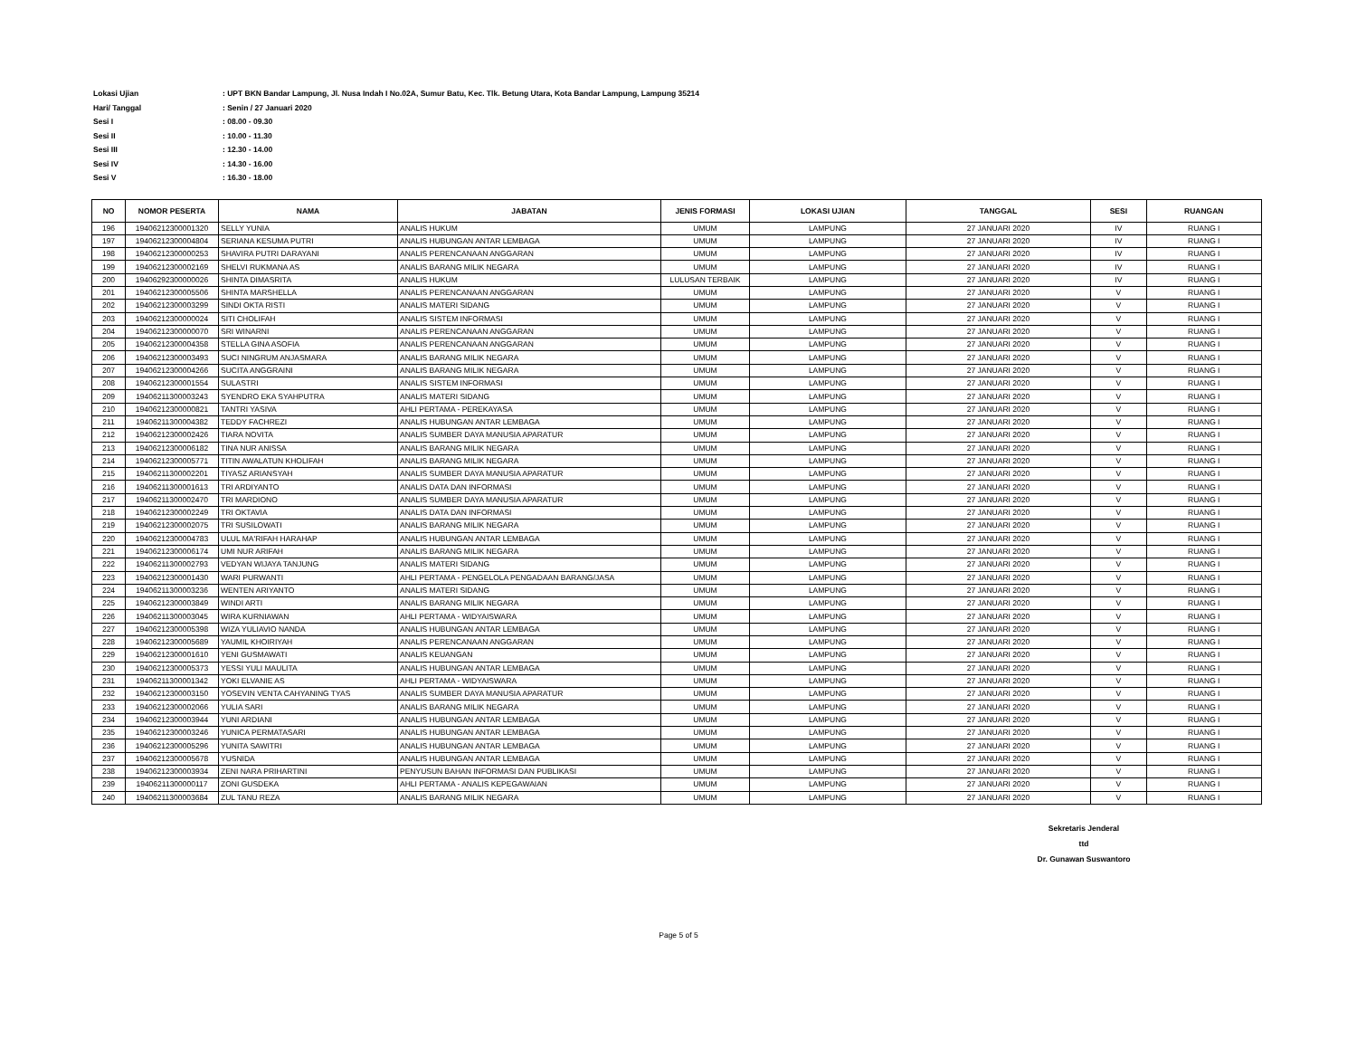Lokasi Ujian: UPT BKN Bandar Lampung, Jl. Nusa Indah I No.02A, Sumur Batu, Kec. Tlk. Betung Utara, Kota Bandar Lampung, Lampung 35214
Hari/ Tanggal: Senin / 27 Januari 2020
Sesi I: 08.00 - 09.30
Sesi II: 10.00 - 11.30
Sesi III: 12.30 - 14.00
Sesi IV: 14.30 - 16.00
Sesi V: 16.30 - 18.00
| NO | NOMOR PESERTA | NAMA | JABATAN | JENIS FORMASI | LOKASI UJIAN | TANGGAL | SESI | RUANGAN |
| --- | --- | --- | --- | --- | --- | --- | --- | --- |
| 196 | 19406212300001320 | SELLY YUNIA | ANALIS HUKUM | UMUM | LAMPUNG | 27 JANUARI 2020 | IV | RUANG I |
| 197 | 19406212300004804 | SERIANA KESUMA PUTRI | ANALIS HUBUNGAN ANTAR LEMBAGA | UMUM | LAMPUNG | 27 JANUARI 2020 | IV | RUANG I |
| 198 | 19406212300000253 | SHAVIRA PUTRI DARAYANI | ANALIS PERENCANAAN ANGGARAN | UMUM | LAMPUNG | 27 JANUARI 2020 | IV | RUANG I |
| 199 | 19406212300002169 | SHELVI RUKMANA AS | ANALIS BARANG MILIK NEGARA | UMUM | LAMPUNG | 27 JANUARI 2020 | IV | RUANG I |
| 200 | 19406292300000026 | SHINTA DIMASRITA | ANALIS HUKUM | LULUSAN TERBAIK | LAMPUNG | 27 JANUARI 2020 | IV | RUANG I |
| 201 | 19406212300005506 | SHINTA MARSHELLA | ANALIS PERENCANAAN ANGGARAN | UMUM | LAMPUNG | 27 JANUARI 2020 | V | RUANG I |
| 202 | 19406212300003299 | SINDI OKTA RISTI | ANALIS MATERI SIDANG | UMUM | LAMPUNG | 27 JANUARI 2020 | V | RUANG I |
| 203 | 19406212300000024 | SITI CHOLIFAH | ANALIS SISTEM INFORMASI | UMUM | LAMPUNG | 27 JANUARI 2020 | V | RUANG I |
| 204 | 19406212300000070 | SRI WINARNI | ANALIS PERENCANAAN ANGGARAN | UMUM | LAMPUNG | 27 JANUARI 2020 | V | RUANG I |
| 205 | 19406212300004358 | STELLA GINA ASOFIA | ANALIS PERENCANAAN ANGGARAN | UMUM | LAMPUNG | 27 JANUARI 2020 | V | RUANG I |
| 206 | 19406212300003493 | SUCI NINGRUM ANJASMARA | ANALIS BARANG MILIK NEGARA | UMUM | LAMPUNG | 27 JANUARI 2020 | V | RUANG I |
| 207 | 19406212300004266 | SUCITA ANGGRAINI | ANALIS BARANG MILIK NEGARA | UMUM | LAMPUNG | 27 JANUARI 2020 | V | RUANG I |
| 208 | 19406212300001554 | SULASTRI | ANALIS SISTEM INFORMASI | UMUM | LAMPUNG | 27 JANUARI 2020 | V | RUANG I |
| 209 | 19406211300003243 | SYENDRO EKA SYAHPUTRA | ANALIS MATERI SIDANG | UMUM | LAMPUNG | 27 JANUARI 2020 | V | RUANG I |
| 210 | 19406212300000821 | TANTRI YASIVA | AHLI PERTAMA - PEREKAYASA | UMUM | LAMPUNG | 27 JANUARI 2020 | V | RUANG I |
| 211 | 19406211300004382 | TEDDY FACHREZI | ANALIS HUBUNGAN ANTAR LEMBAGA | UMUM | LAMPUNG | 27 JANUARI 2020 | V | RUANG I |
| 212 | 19406212300002426 | TIARA NOVITA | ANALIS SUMBER DAYA MANUSIA APARATUR | UMUM | LAMPUNG | 27 JANUARI 2020 | V | RUANG I |
| 213 | 19406212300006182 | TINA NUR ANISSA | ANALIS BARANG MILIK NEGARA | UMUM | LAMPUNG | 27 JANUARI 2020 | V | RUANG I |
| 214 | 19406212300005771 | TITIN AWALATUN KHOLIFAH | ANALIS BARANG MILIK NEGARA | UMUM | LAMPUNG | 27 JANUARI 2020 | V | RUANG I |
| 215 | 19406211300002201 | TIYASZ ARIANSYAH | ANALIS SUMBER DAYA MANUSIA APARATUR | UMUM | LAMPUNG | 27 JANUARI 2020 | V | RUANG I |
| 216 | 19406211300001613 | TRI ARDIYANTO | ANALIS DATA DAN INFORMASI | UMUM | LAMPUNG | 27 JANUARI 2020 | V | RUANG I |
| 217 | 19406211300002470 | TRI MARDIONO | ANALIS SUMBER DAYA MANUSIA APARATUR | UMUM | LAMPUNG | 27 JANUARI 2020 | V | RUANG I |
| 218 | 19406212300002249 | TRI OKTAVIA | ANALIS DATA DAN INFORMASI | UMUM | LAMPUNG | 27 JANUARI 2020 | V | RUANG I |
| 219 | 19406212300002075 | TRI SUSILOWATI | ANALIS BARANG MILIK NEGARA | UMUM | LAMPUNG | 27 JANUARI 2020 | V | RUANG I |
| 220 | 19406212300004783 | ULUL MA'RIFAH HARAHAP | ANALIS HUBUNGAN ANTAR LEMBAGA | UMUM | LAMPUNG | 27 JANUARI 2020 | V | RUANG I |
| 221 | 19406212300006174 | UMI NUR ARIFAH | ANALIS BARANG MILIK NEGARA | UMUM | LAMPUNG | 27 JANUARI 2020 | V | RUANG I |
| 222 | 19406211300002793 | VEDYAN WIJAYA TANJUNG | ANALIS MATERI SIDANG | UMUM | LAMPUNG | 27 JANUARI 2020 | V | RUANG I |
| 223 | 19406212300001430 | WARI PURWANTI | AHLI PERTAMA - PENGELOLA PENGADAAN BARANG/JASA | UMUM | LAMPUNG | 27 JANUARI 2020 | V | RUANG I |
| 224 | 19406211300003236 | WENTEN ARIYANTO | ANALIS MATERI SIDANG | UMUM | LAMPUNG | 27 JANUARI 2020 | V | RUANG I |
| 225 | 19406212300003849 | WINDI ARTI | ANALIS BARANG MILIK NEGARA | UMUM | LAMPUNG | 27 JANUARI 2020 | V | RUANG I |
| 226 | 19406211300003045 | WIRA KURNIAWAN | AHLI PERTAMA - WIDYAISWARA | UMUM | LAMPUNG | 27 JANUARI 2020 | V | RUANG I |
| 227 | 19406212300005398 | WIZA YULIAVIO NANDA | ANALIS HUBUNGAN ANTAR LEMBAGA | UMUM | LAMPUNG | 27 JANUARI 2020 | V | RUANG I |
| 228 | 19406212300005689 | YAUMIL KHOIRIYAH | ANALIS PERENCANAAN ANGGARAN | UMUM | LAMPUNG | 27 JANUARI 2020 | V | RUANG I |
| 229 | 19406212300001610 | YENI GUSMAWATI | ANALIS KEUANGAN | UMUM | LAMPUNG | 27 JANUARI 2020 | V | RUANG I |
| 230 | 19406212300005373 | YESSI YULI MAULITA | ANALIS HUBUNGAN ANTAR LEMBAGA | UMUM | LAMPUNG | 27 JANUARI 2020 | V | RUANG I |
| 231 | 19406211300001342 | YOKI ELVANIE AS | AHLI PERTAMA - WIDYAISWARA | UMUM | LAMPUNG | 27 JANUARI 2020 | V | RUANG I |
| 232 | 19406212300003150 | YOSEVIN VENTA CAHYANING TYAS | ANALIS SUMBER DAYA MANUSIA APARATUR | UMUM | LAMPUNG | 27 JANUARI 2020 | V | RUANG I |
| 233 | 19406212300002066 | YULIA SARI | ANALIS BARANG MILIK NEGARA | UMUM | LAMPUNG | 27 JANUARI 2020 | V | RUANG I |
| 234 | 19406212300003944 | YUNI ARDIANI | ANALIS HUBUNGAN ANTAR LEMBAGA | UMUM | LAMPUNG | 27 JANUARI 2020 | V | RUANG I |
| 235 | 19406212300003246 | YUNICA PERMATASARI | ANALIS HUBUNGAN ANTAR LEMBAGA | UMUM | LAMPUNG | 27 JANUARI 2020 | V | RUANG I |
| 236 | 19406212300005296 | YUNITA SAWITRI | ANALIS HUBUNGAN ANTAR LEMBAGA | UMUM | LAMPUNG | 27 JANUARI 2020 | V | RUANG I |
| 237 | 19406212300005678 | YUSNIDA | ANALIS HUBUNGAN ANTAR LEMBAGA | UMUM | LAMPUNG | 27 JANUARI 2020 | V | RUANG I |
| 238 | 19406212300003934 | ZENI NARA PRIHARTINI | PENYUSUN BAHAN INFORMASI DAN PUBLIKASI | UMUM | LAMPUNG | 27 JANUARI 2020 | V | RUANG I |
| 239 | 19406211300000117 | ZONI GUSDEKA | AHLI PERTAMA - ANALIS KEPEGAWAIAN | UMUM | LAMPUNG | 27 JANUARI 2020 | V | RUANG I |
| 240 | 19406211300003684 | ZUL TANU REZA | ANALIS BARANG MILIK NEGARA | UMUM | LAMPUNG | 27 JANUARI 2020 | V | RUANG I |
Sekretaris Jenderal
ttd
Dr. Gunawan Suswantoro
Page 5 of 5